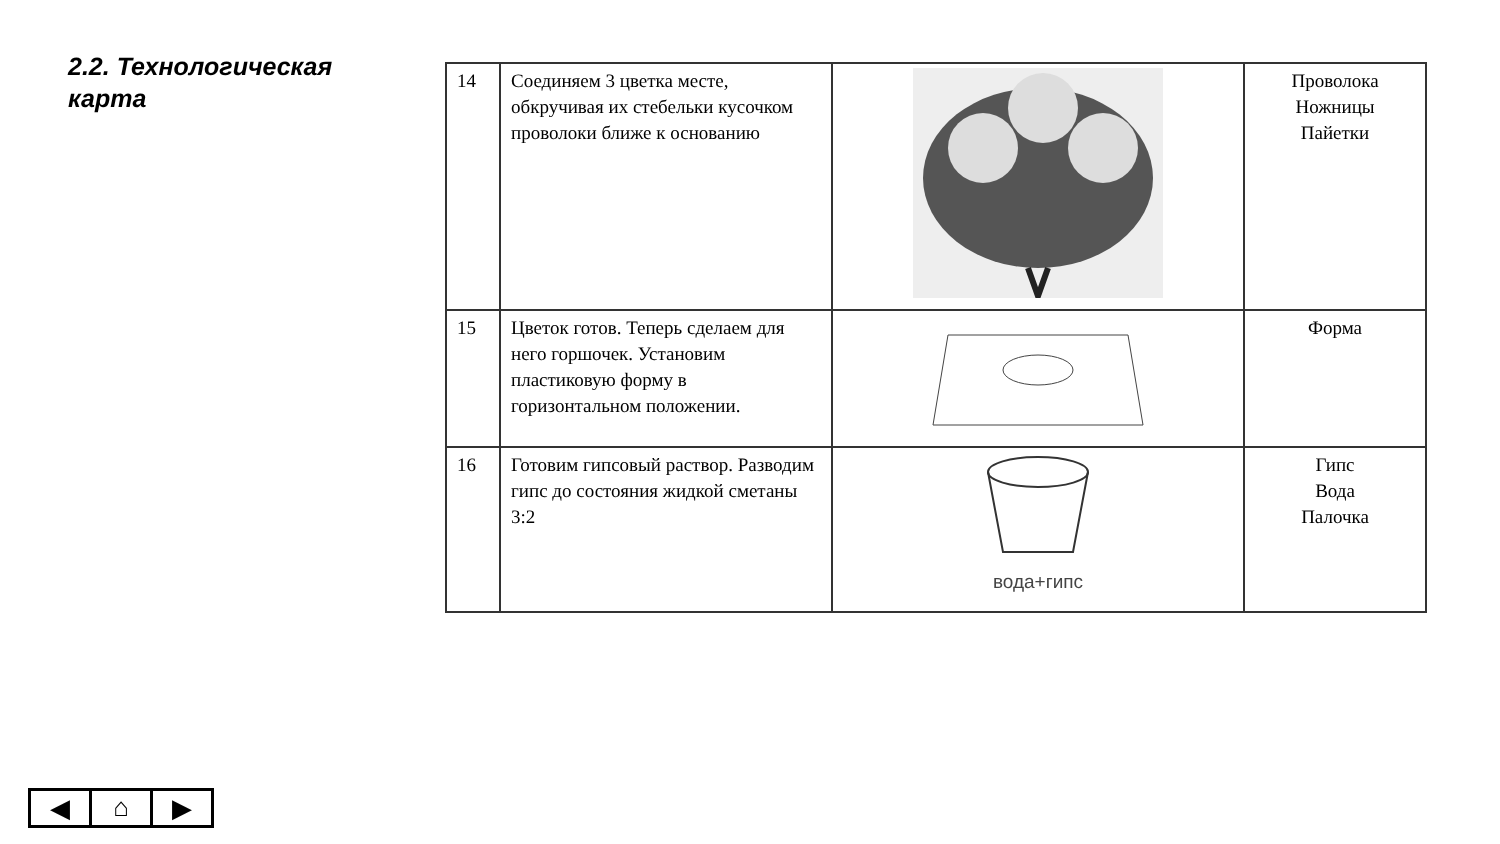2.2. Технологическая карта
| 14 | Соединяем 3 цветка месте, обкручивая их стебельки кусочком проволоки ближе к основанию | | Проволока Ножницы Пайетки |
| 15 | Цветок готов. Теперь сделаем для него горшочек. Установим пластиковую форму в горизонтальном положении. | | Форма |
| 16 | Готовим гипсовый раствор. Разводим гипс до состояния жидкой сметаны 3:2 | вода+гипс | Гипс Вода Палочка |
◀ ⌂ ▶